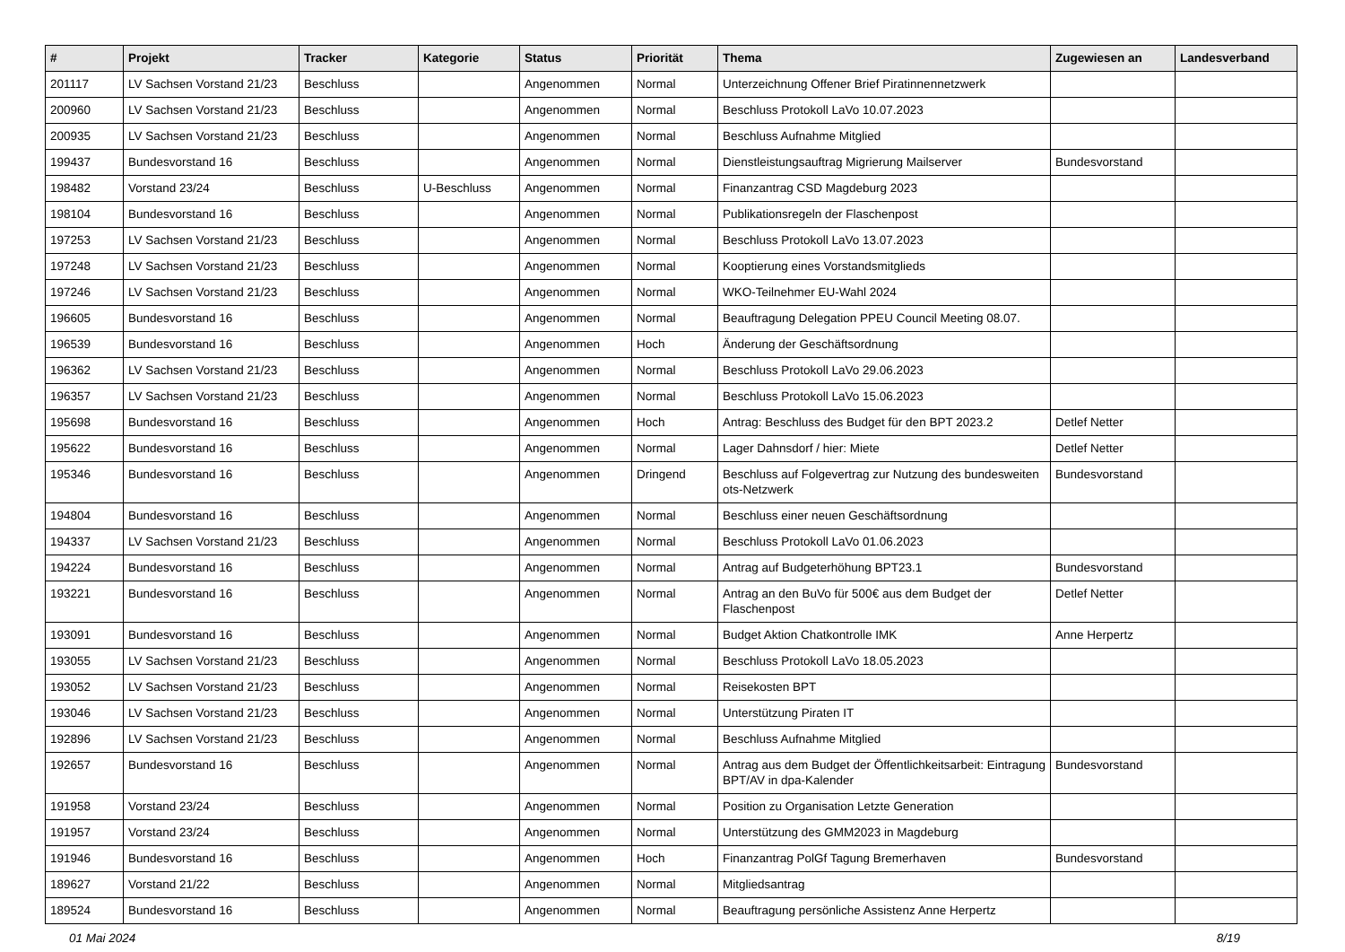| # | Projekt | Tracker | Kategorie | Status | Priorität | Thema | Zugewiesen an | Landesverband |
| --- | --- | --- | --- | --- | --- | --- | --- | --- |
| 201117 | LV Sachsen Vorstand 21/23 | Beschluss | | Angenommen | Normal | Unterzeichnung Offener Brief Piratinnennetzwerk | | |
| 200960 | LV Sachsen Vorstand 21/23 | Beschluss | | Angenommen | Normal | Beschluss Protokoll LaVo 10.07.2023 | | |
| 200935 | LV Sachsen Vorstand 21/23 | Beschluss | | Angenommen | Normal | Beschluss Aufnahme Mitglied | | |
| 199437 | Bundesvorstand 16 | Beschluss | | Angenommen | Normal | Dienstleistungsauftrag Migrierung Mailserver | Bundesvorstand | |
| 198482 | Vorstand 23/24 | Beschluss | U-Beschluss | Angenommen | Normal | Finanzantrag CSD Magdeburg 2023 | | |
| 198104 | Bundesvorstand 16 | Beschluss | | Angenommen | Normal | Publikationsregeln der Flaschenpost | | |
| 197253 | LV Sachsen Vorstand 21/23 | Beschluss | | Angenommen | Normal | Beschluss Protokoll LaVo 13.07.2023 | | |
| 197248 | LV Sachsen Vorstand 21/23 | Beschluss | | Angenommen | Normal | Kooptierung eines Vorstandsmitglieds | | |
| 197246 | LV Sachsen Vorstand 21/23 | Beschluss | | Angenommen | Normal | WKO-Teilnehmer EU-Wahl 2024 | | |
| 196605 | Bundesvorstand 16 | Beschluss | | Angenommen | Normal | Beauftragung Delegation PPEU Council Meeting 08.07. | | |
| 196539 | Bundesvorstand 16 | Beschluss | | Angenommen | Hoch | Änderung der Geschäftsordnung | | |
| 196362 | LV Sachsen Vorstand 21/23 | Beschluss | | Angenommen | Normal | Beschluss Protokoll LaVo 29.06.2023 | | |
| 196357 | LV Sachsen Vorstand 21/23 | Beschluss | | Angenommen | Normal | Beschluss Protokoll LaVo 15.06.2023 | | |
| 195698 | Bundesvorstand 16 | Beschluss | | Angenommen | Hoch | Antrag: Beschluss des Budget für den BPT 2023.2 | Detlef Netter | |
| 195622 | Bundesvorstand 16 | Beschluss | | Angenommen | Normal | Lager Dahnsdorf / hier: Miete | Detlef Netter | |
| 195346 | Bundesvorstand 16 | Beschluss | | Angenommen | Dringend | Beschluss auf Folgevertrag zur Nutzung des bundesweiten ots-Netzwerk | Bundesvorstand | |
| 194804 | Bundesvorstand 16 | Beschluss | | Angenommen | Normal | Beschluss einer neuen Geschäftsordnung | | |
| 194337 | LV Sachsen Vorstand 21/23 | Beschluss | | Angenommen | Normal | Beschluss Protokoll LaVo 01.06.2023 | | |
| 194224 | Bundesvorstand 16 | Beschluss | | Angenommen | Normal | Antrag auf Budgeterhöhung BPT23.1 | Bundesvorstand | |
| 193221 | Bundesvorstand 16 | Beschluss | | Angenommen | Normal | Antrag an den BuVo für 500€ aus dem Budget der Flaschenpost | Detlef Netter | |
| 193091 | Bundesvorstand 16 | Beschluss | | Angenommen | Normal | Budget Aktion Chatkontrolle IMK | Anne Herpertz | |
| 193055 | LV Sachsen Vorstand 21/23 | Beschluss | | Angenommen | Normal | Beschluss Protokoll LaVo 18.05.2023 | | |
| 193052 | LV Sachsen Vorstand 21/23 | Beschluss | | Angenommen | Normal | Reisekosten BPT | | |
| 193046 | LV Sachsen Vorstand 21/23 | Beschluss | | Angenommen | Normal | Unterstützung Piraten IT | | |
| 192896 | LV Sachsen Vorstand 21/23 | Beschluss | | Angenommen | Normal | Beschluss Aufnahme Mitglied | | |
| 192657 | Bundesvorstand 16 | Beschluss | | Angenommen | Normal | Antrag aus dem Budget der Öffentlichkeitsarbeit: Eintragung BPT/AV in dpa-Kalender | Bundesvorstand | |
| 191958 | Vorstand 23/24 | Beschluss | | Angenommen | Normal | Position zu Organisation Letzte Generation | | |
| 191957 | Vorstand 23/24 | Beschluss | | Angenommen | Normal | Unterstützung des GMM2023 in Magdeburg | | |
| 191946 | Bundesvorstand 16 | Beschluss | | Angenommen | Hoch | Finanzantrag PolGf Tagung Bremerhaven | Bundesvorstand | |
| 189627 | Vorstand 21/22 | Beschluss | | Angenommen | Normal | Mitgliedsantrag | | |
| 189524 | Bundesvorstand 16 | Beschluss | | Angenommen | Normal | Beauftragung persönliche Assistenz Anne Herpertz | | |
01 Mai 2024 8/19